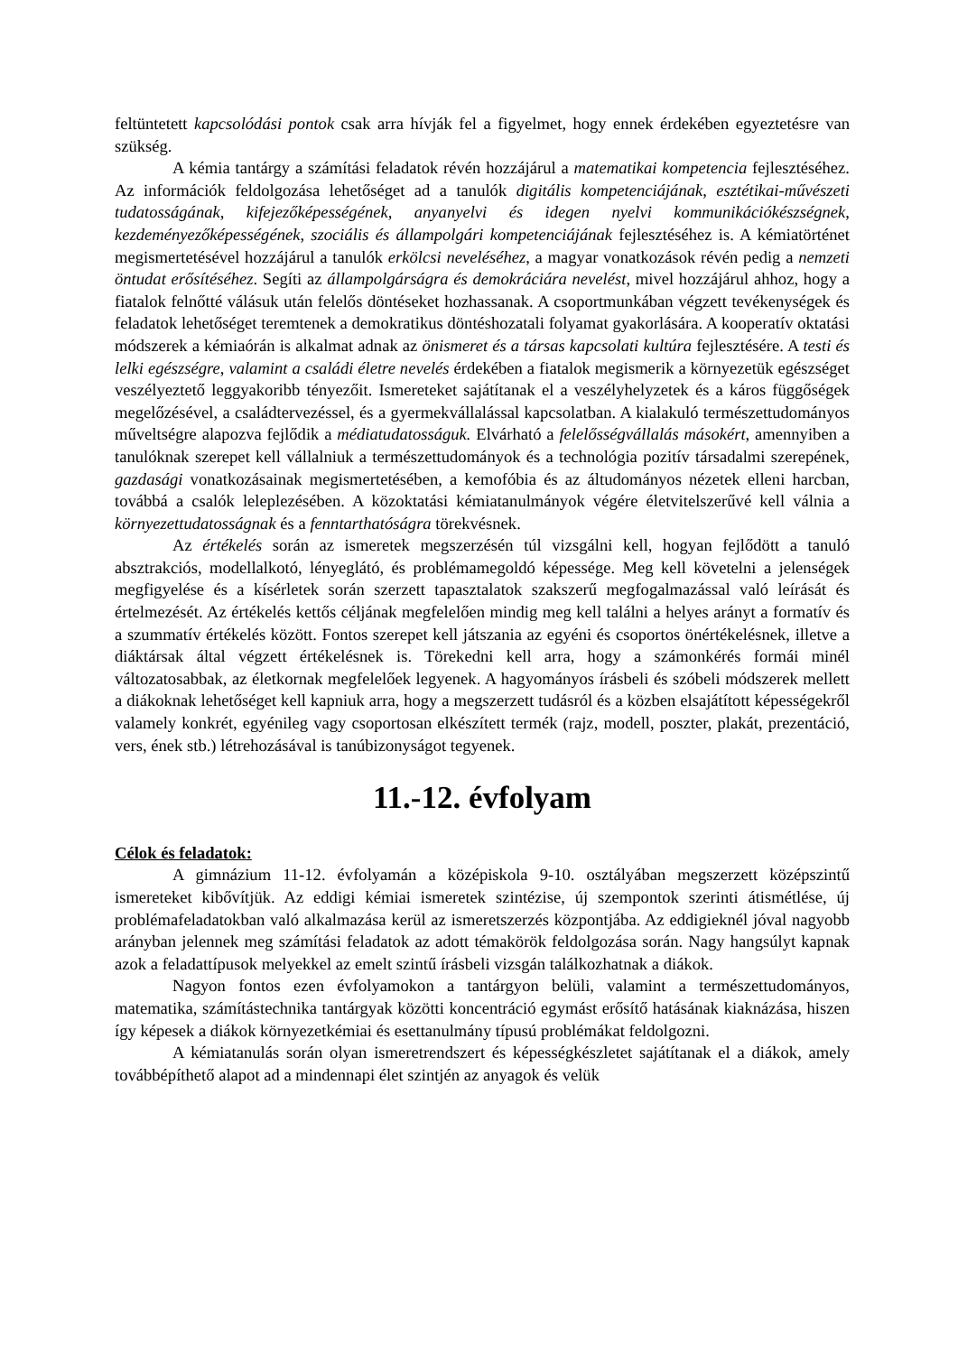feltüntetett kapcsolódási pontok csak arra hívják fel a figyelmet, hogy ennek érdekében egyeztetésre van szükség.
A kémia tantárgy a számítási feladatok révén hozzájárul a matematikai kompetencia fejlesztéséhez. Az információk feldolgozása lehetőséget ad a tanulók digitális kompetenciájának, esztétikai-művészeti tudatosságának, kifejezőképességének, anyanyelvi és idegen nyelvi kommunikációkészségnek, kezdeményezőképességének, szociális és állampolgári kompetenciájának fejlesztéséhez is. A kémiatörténet megismertetésével hozzájárul a tanulók erkölcsi neveléséhez, a magyar vonatkozások révén pedig a nemzeti öntudat erősítéséhez. Segíti az állampolgárságra és demokráciára nevelést, mivel hozzájárul ahhoz, hogy a fiatalok felnőtté válásuk után felelős döntéseket hozhassanak. A csoportmunkában végzett tevékenységek és feladatok lehetőséget teremtenek a demokratikus döntéshozatali folyamat gyakorlására. A kooperatív oktatási módszerek a kémiaórán is alkalmat adnak az önismeret és a társas kapcsolati kultúra fejlesztésére. A testi és lelki egészségre, valamint a családi életre nevelés érdekében a fiatalok megismerik a környezetük egészséget veszélyeztető leggyakoribb tényezőit. Ismereteket sajátítanak el a veszélyhelyzetek és a káros függőségek megelőzésével, a családtervezéssel, és a gyermekvállalással kapcsolatban. A kialakuló természettudományos műveltségre alapozva fejlődik a médiatudatosságuk. Elvárható a felelősségvállalás másokért, amennyiben a tanulóknak szerepet kell vállalniuk a természettudományok és a technológia pozitív társadalmi szerepének, gazdasági vonatkozásainak megismertetésében, a kemofóbia és az áltudományos nézetek elleni harcban, továbbá a csalók leleplezésében. A közoktatási kémiatanulmányok végére életvitelszerűvé kell válnia a környezettudatosságnak és a fenntarthatóságra törekvésnek.
Az értékelés során az ismeretek megszerzésén túl vizsgálni kell, hogyan fejlődött a tanuló absztrakciós, modellalkotó, lényeglátó, és problémamegoldó képessége. Meg kell követelni a jelenségek megfigyelése és a kísérletek során szerzett tapasztalatok szakszerű megfogalmazással való leírását és értelmezését. Az értékelés kettős céljának megfelelően mindig meg kell találni a helyes arányt a formatív és a szummatív értékelés között. Fontos szerepet kell játszania az egyéni és csoportos önértékelésnek, illetve a diáktársak által végzett értékelésnek is. Törekedni kell arra, hogy a számonkérés formái minél változatosabbak, az életkornak megfelelőek legyenek. A hagyományos írásbeli és szóbeli módszerek mellett a diákoknak lehetőséget kell kapniuk arra, hogy a megszerzett tudásról és a közben elsajátított képességekről valamely konkrét, egyénileg vagy csoportosan elkészített termék (rajz, modell, poszter, plakát, prezentáció, vers, ének stb.) létrehozásával is tanúbizonyságot tegyenek.
11.-12. évfolyam
Célok és feladatok:
A gimnázium 11-12. évfolyamán a középiskola 9-10. osztályában megszerzett középszintű ismereteket kibővítjük. Az eddigi kémiai ismeretek szintézise, új szempontok szerinti átismétlése, új problémafeladatokban való alkalmazása kerül az ismeretszerzés központjába. Az eddigieknél jóval nagyobb arányban jelennek meg számítási feladatok az adott témakörök feldolgozása során. Nagy hangsúlyt kapnak azok a feladattípusok melyekkel az emelt szintű írásbeli vizsgán találkozhatnak a diákok.
Nagyon fontos ezen évfolyamokon a tantárgyon belüli, valamint a természettudományos, matematika, számítástechnika tantárgyak közötti koncentráció egymást erősítő hatásának kiaknázása, hiszen így képesek a diákok környezetkémiai és esettanulmány típusú problémákat feldolgozni.
A kémiatanulás során olyan ismeretrendszert és képességkészletet sajátítanak el a diákok, amely továbbépíthető alapot ad a mindennapi élet szintjén az anyagok és velük